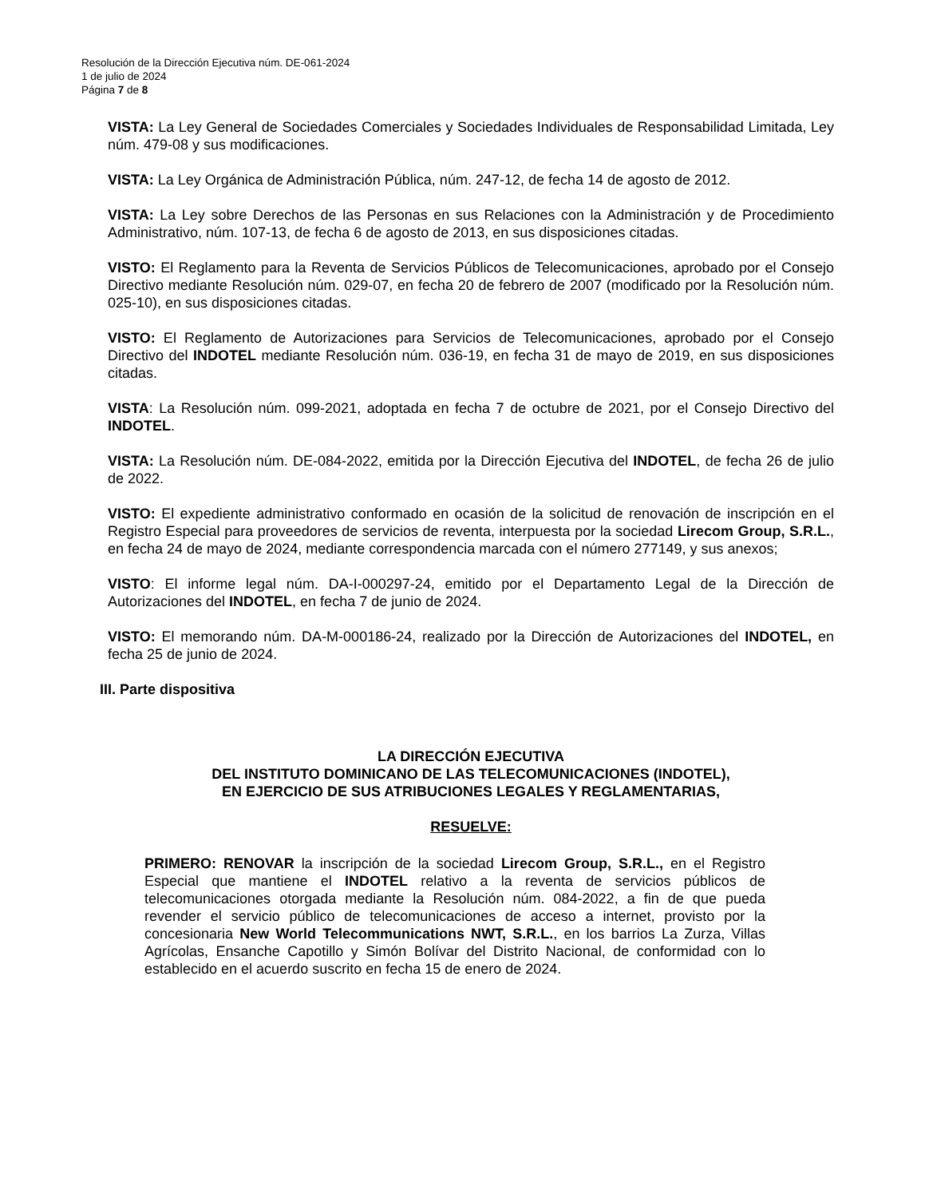Resolución de la Dirección Ejecutiva núm. DE-061-2024
1 de julio de 2024
Página 7 de 8
VISTA: La Ley General de Sociedades Comerciales y Sociedades Individuales de Responsabilidad Limitada, Ley núm. 479-08 y sus modificaciones.
VISTA: La Ley Orgánica de Administración Pública, núm. 247-12, de fecha 14 de agosto de 2012.
VISTA: La Ley sobre Derechos de las Personas en sus Relaciones con la Administración y de Procedimiento Administrativo, núm. 107-13, de fecha 6 de agosto de 2013, en sus disposiciones citadas.
VISTO: El Reglamento para la Reventa de Servicios Públicos de Telecomunicaciones, aprobado por el Consejo Directivo mediante Resolución núm. 029-07, en fecha 20 de febrero de 2007 (modificado por la Resolución núm. 025-10), en sus disposiciones citadas.
VISTO: El Reglamento de Autorizaciones para Servicios de Telecomunicaciones, aprobado por el Consejo Directivo del INDOTEL mediante Resolución núm. 036-19, en fecha 31 de mayo de 2019, en sus disposiciones citadas.
VISTA: La Resolución núm. 099-2021, adoptada en fecha 7 de octubre de 2021, por el Consejo Directivo del INDOTEL.
VISTA: La Resolución núm. DE-084-2022, emitida por la Dirección Ejecutiva del INDOTEL, de fecha 26 de julio de 2022.
VISTO: El expediente administrativo conformado en ocasión de la solicitud de renovación de inscripción en el Registro Especial para proveedores de servicios de reventa, interpuesta por la sociedad Lirecom Group, S.R.L., en fecha 24 de mayo de 2024, mediante correspondencia marcada con el número 277149, y sus anexos;
VISTO: El informe legal núm. DA-I-000297-24, emitido por el Departamento Legal de la Dirección de Autorizaciones del INDOTEL, en fecha 7 de junio de 2024.
VISTO: El memorando núm. DA-M-000186-24, realizado por la Dirección de Autorizaciones del INDOTEL, en fecha 25 de junio de 2024.
III. Parte dispositiva
LA DIRECCIÓN EJECUTIVA
DEL INSTITUTO DOMINICANO DE LAS TELECOMUNICACIONES (INDOTEL),
EN EJERCICIO DE SUS ATRIBUCIONES LEGALES Y REGLAMENTARIAS,
RESUELVE:
PRIMERO: RENOVAR la inscripción de la sociedad Lirecom Group, S.R.L., en el Registro Especial que mantiene el INDOTEL relativo a la reventa de servicios públicos de telecomunicaciones otorgada mediante la Resolución núm. 084-2022, a fin de que pueda revender el servicio público de telecomunicaciones de acceso a internet, provisto por la concesionaria New World Telecommunications NWT, S.R.L., en los barrios La Zurza, Villas Agrícolas, Ensanche Capotillo y Simón Bolívar del Distrito Nacional, de conformidad con lo establecido en el acuerdo suscrito en fecha 15 de enero de 2024.